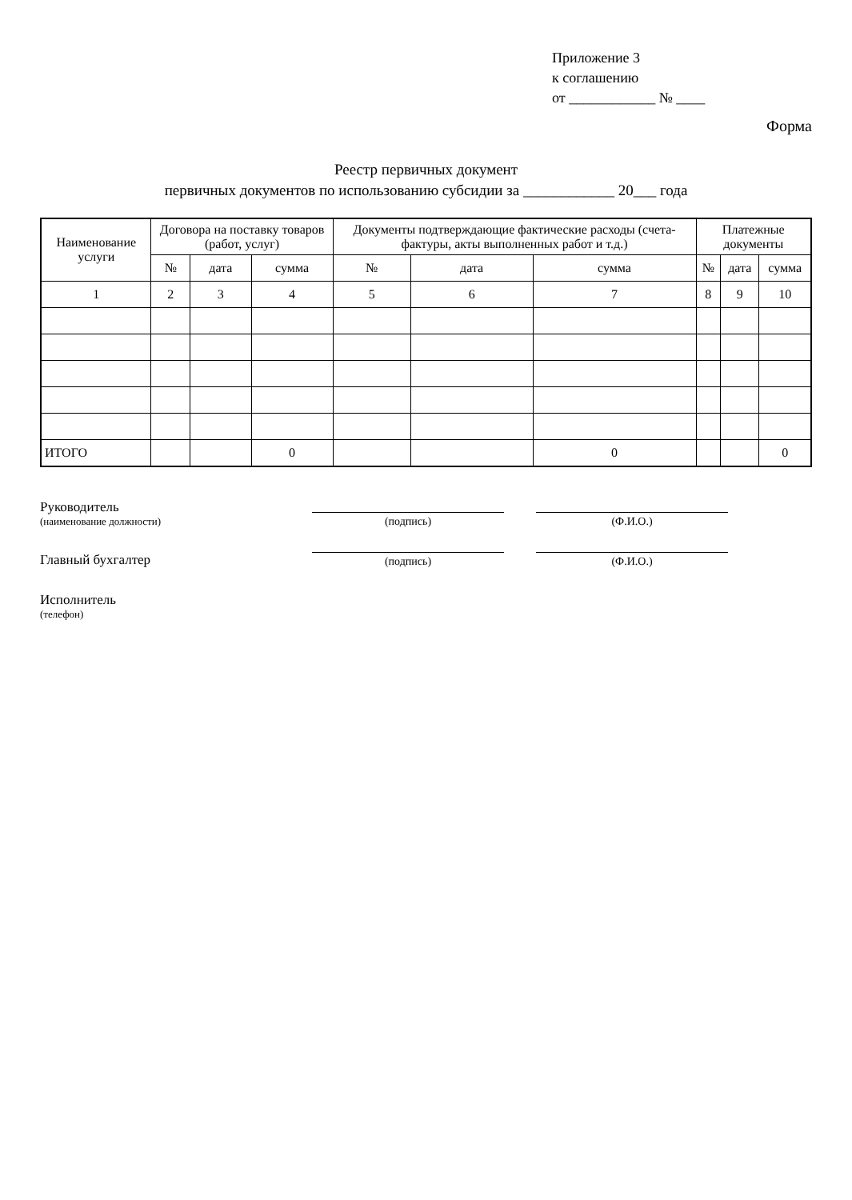Приложение 3
к соглашению
от ____________ № ____
Форма
Реестр первичных документ
первичных документов по использованию субсидии за ____________ 20___ года
| Наименование услуги | Договора на поставку товаров (работ, услуг) | | | Документы подтверждающие фактические расходы (счета-фактуры, акты выполненных работ и т.д.) | | | Платежные документы | | |
| --- | --- | --- | --- | --- | --- | --- | --- | --- | --- |
| | № | дата | сумма | № | дата | сумма | № | дата | сумма |
| 1 | 2 | 3 | 4 | 5 | 6 | 7 | 8 | 9 | 10 |
| ИТОГО | | | 0 | | | 0 | | | 0 |
Руководитель
(наименование должности)
(подпись)
(Ф.И.О.)
Главный бухгалтер
(подпись)
(Ф.И.О.)
Исполнитель
(телефон)